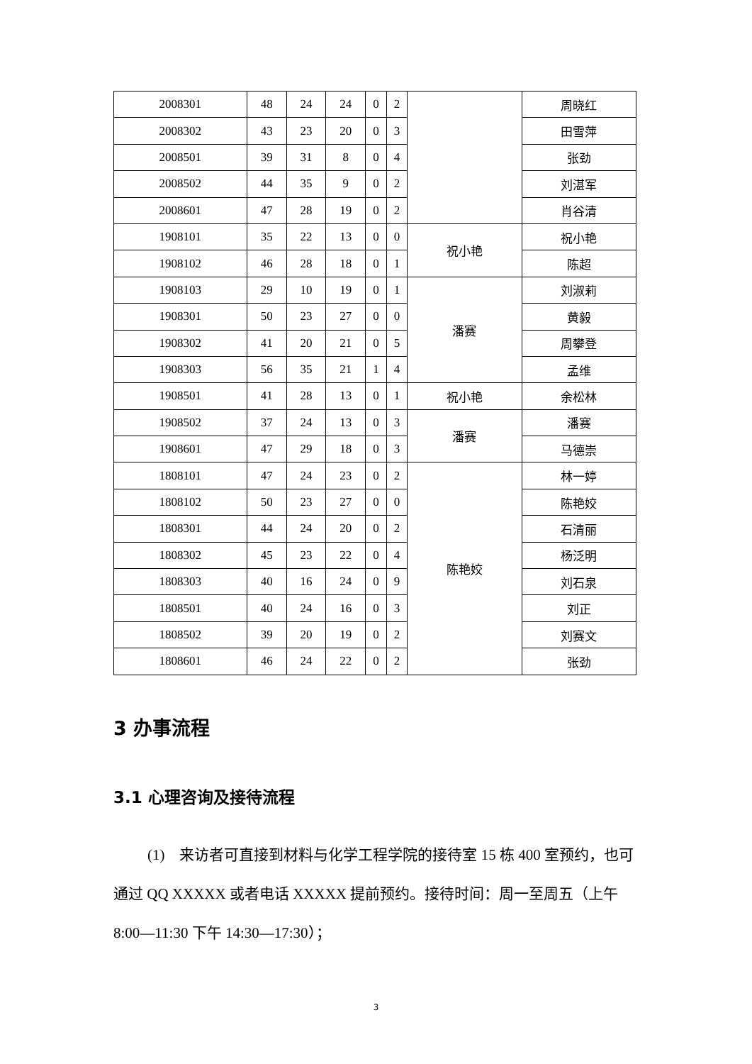| 2008301 | 48 | 24 | 24 | 0 | 2 | | 周晓红 |
| 2008302 | 43 | 23 | 20 | 0 | 3 | | 田雪萍 |
| 2008501 | 39 | 31 | 8 | 0 | 4 | | 张劲 |
| 2008502 | 44 | 35 | 9 | 0 | 2 | | 刘湛军 |
| 2008601 | 47 | 28 | 19 | 0 | 2 | | 肖谷清 |
| 1908101 | 35 | 22 | 13 | 0 | 0 | 祝小艳 | 祝小艳 |
| 1908102 | 46 | 28 | 18 | 0 | 1 | | 陈超 |
| 1908103 | 29 | 10 | 19 | 0 | 1 | 潘赛 | 刘淑莉 |
| 1908301 | 50 | 23 | 27 | 0 | 0 | | 黄毅 |
| 1908302 | 41 | 20 | 21 | 0 | 5 | | 周攀登 |
| 1908303 | 56 | 35 | 21 | 1 | 4 | | 孟维 |
| 1908501 | 41 | 28 | 13 | 0 | 1 | 祝小艳 | 余松林 |
| 1908502 | 37 | 24 | 13 | 0 | 3 | 潘赛 | 潘赛 |
| 1908601 | 47 | 29 | 18 | 0 | 3 | | 马德崇 |
| 1808101 | 47 | 24 | 23 | 0 | 2 | 陈艳姣 | 林一婷 |
| 1808102 | 50 | 23 | 27 | 0 | 0 | | 陈艳姣 |
| 1808301 | 44 | 24 | 20 | 0 | 2 | | 石清丽 |
| 1808302 | 45 | 23 | 22 | 0 | 4 | | 杨泛明 |
| 1808303 | 40 | 16 | 24 | 0 | 9 | | 刘石泉 |
| 1808501 | 40 | 24 | 16 | 0 | 3 | | 刘正 |
| 1808502 | 39 | 20 | 19 | 0 | 2 | | 刘赛文 |
| 1808601 | 46 | 24 | 22 | 0 | 2 | | 张劲 |
3 办事流程
3.1 心理咨询及接待流程
(1)　来访者可直接到材料与化学工程学院的接待室 15 栋 400 室预约，也可通过 QQ XXXXX 或者电话 XXXXX 提前预约。接待时间：周一至周五（上午 8:00—11:30 下午 14:30—17:30）；
3